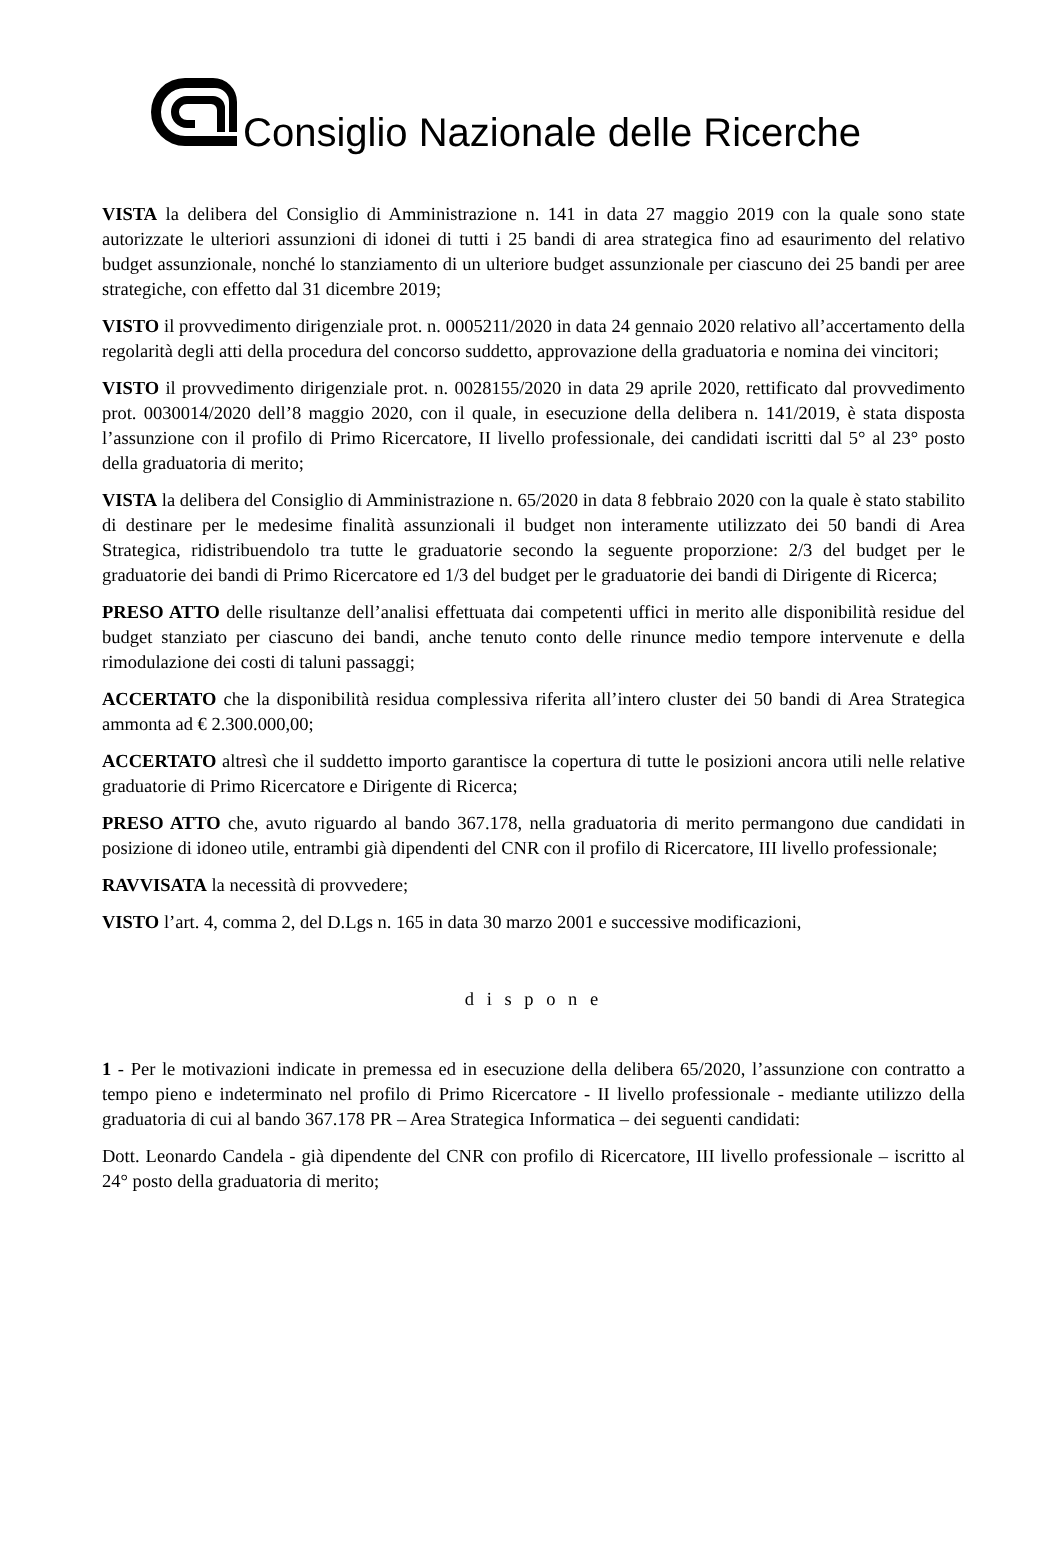Consiglio Nazionale delle Ricerche
VISTA la delibera del Consiglio di Amministrazione n. 141 in data 27 maggio 2019 con la quale sono state autorizzate le ulteriori assunzioni di idonei di tutti i 25 bandi di area strategica fino ad esaurimento del relativo budget assunzionale, nonché lo stanziamento di un ulteriore budget assunzionale per ciascuno dei 25 bandi per aree strategiche, con effetto dal 31 dicembre 2019;
VISTO il provvedimento dirigenziale prot. n. 0005211/2020 in data 24 gennaio 2020 relativo all’accertamento della regolarità degli atti della procedura del concorso suddetto, approvazione della graduatoria e nomina dei vincitori;
VISTO il provvedimento dirigenziale prot. n. 0028155/2020 in data 29 aprile 2020, rettificato dal provvedimento prot. 0030014/2020 dell’8 maggio 2020, con il quale, in esecuzione della delibera n. 141/2019, è stata disposta l’assunzione con il profilo di Primo Ricercatore, II livello professionale, dei candidati iscritti dal 5° al 23° posto della graduatoria di merito;
VISTA la delibera del Consiglio di Amministrazione n. 65/2020 in data 8 febbraio 2020 con la quale è stato stabilito di destinare per le medesime finalità assunzionali il budget non interamente utilizzato dei 50 bandi di Area Strategica, ridistribuendolo tra tutte le graduatorie secondo la seguente proporzione: 2/3 del budget per le graduatorie dei bandi di Primo Ricercatore ed 1/3 del budget per le graduatorie dei bandi di Dirigente di Ricerca;
PRESO ATTO delle risultanze dell’analisi effettuata dai competenti uffici in merito alle disponibilità residue del budget stanziato per ciascuno dei bandi, anche tenuto conto delle rinunce medio tempore intervenute e della rimodulazione dei costi di taluni passaggi;
ACCERTATO che la disponibilità residua complessiva riferita all’intero cluster dei 50 bandi di Area Strategica ammonta ad € 2.300.000,00;
ACCERTATO altresì che il suddetto importo garantisce la copertura di tutte le posizioni ancora utili nelle relative graduatorie di Primo Ricercatore e Dirigente di Ricerca;
PRESO ATTO che, avuto riguardo al bando 367.178, nella graduatoria di merito permangono due candidati in posizione di idoneo utile, entrambi già dipendenti del CNR con il profilo di Ricercatore, III livello professionale;
RAVVISATA la necessità di provvedere;
VISTO l’art. 4, comma 2, del D.Lgs n. 165 in data 30 marzo 2001 e successive modificazioni,
d i s p o n e
1 - Per le motivazioni indicate in premessa ed in esecuzione della delibera 65/2020, l’assunzione con contratto a tempo pieno e indeterminato nel profilo di Primo Ricercatore - II livello professionale - mediante utilizzo della graduatoria di cui al bando 367.178 PR – Area Strategica Informatica – dei seguenti candidati:
Dott. Leonardo Candela - già dipendente del CNR con profilo di Ricercatore, III livello professionale – iscritto al 24° posto della graduatoria di merito;